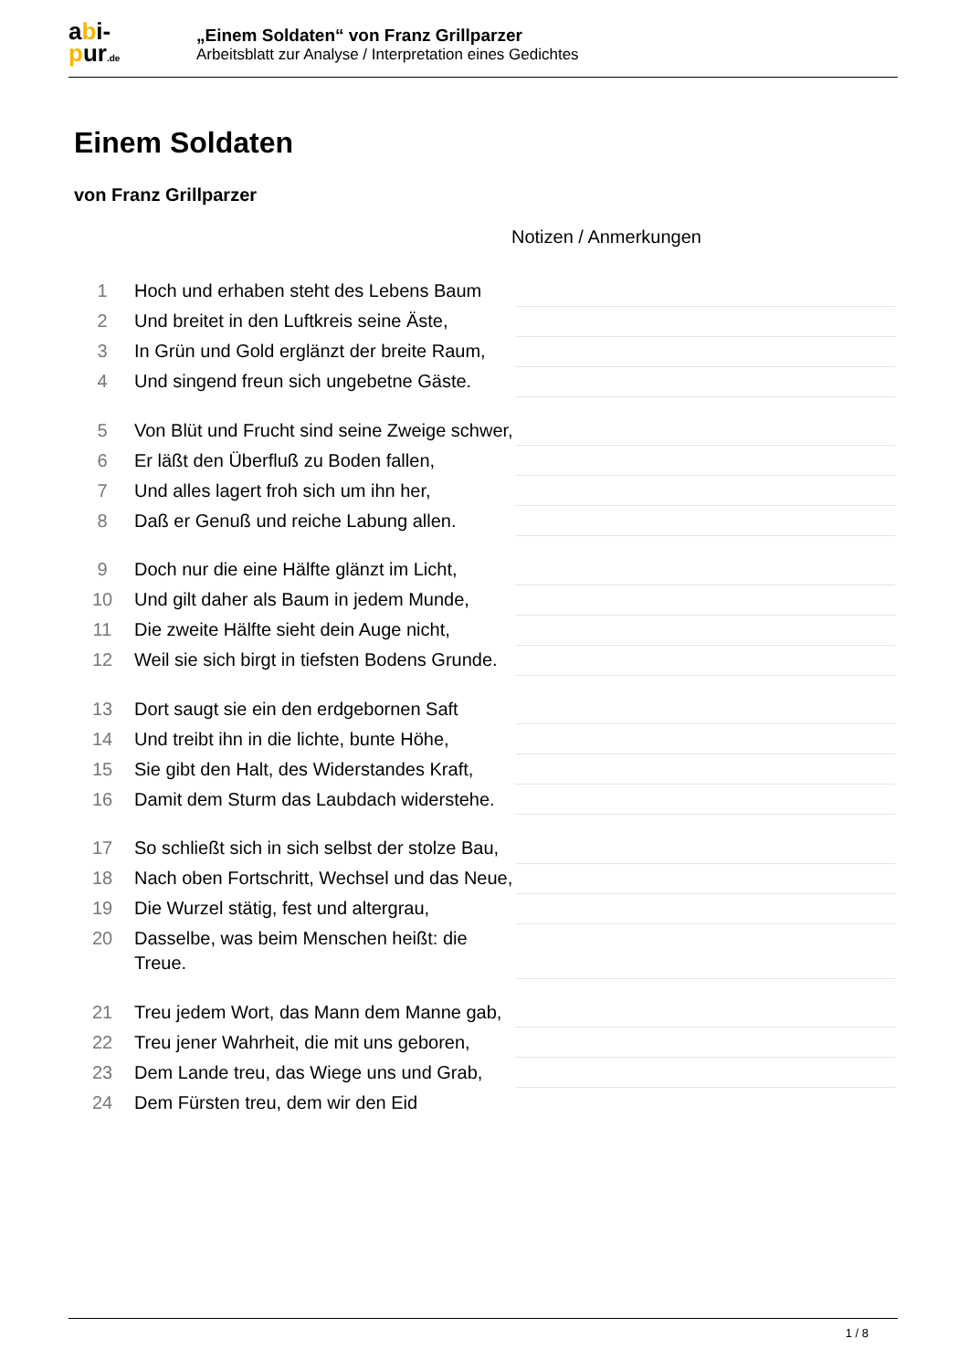abi-
pur.de
„Einem Soldaten“ von Franz Grillparzer
Arbeitsblatt zur Analyse / Interpretation eines Gedichtes
Einem Soldaten
von Franz Grillparzer
Notizen / Anmerkungen
| 1 | Hoch und erhaben steht des Lebens Baum | |
| 2 | Und breitet in den Luftkreis seine Äste, | |
| 3 | In Grün und Gold erglänzt der breite Raum, | |
| 4 | Und singend freun sich ungebetne Gäste. | |
| 5 | Von Blüt und Frucht sind seine Zweige schwer, | |
| 6 | Er läßt den Überfluß zu Boden fallen, | |
| 7 | Und alles lagert froh sich um ihn her, | |
| 8 | Daß er Genuß und reiche Labung allen. | |
| 9 | Doch nur die eine Hälfte glänzt im Licht, | |
| 10 | Und gilt daher als Baum in jedem Munde, | |
| 11 | Die zweite Hälfte sieht dein Auge nicht, | |
| 12 | Weil sie sich birgt in tiefsten Bodens Grunde. | |
| 13 | Dort saugt sie ein den erdgebornen Saft | |
| 14 | Und treibt ihn in die lichte, bunte Höhe, | |
| 15 | Sie gibt den Halt, des Widerstandes Kraft, | |
| 16 | Damit dem Sturm das Laubdach widerstehe. | |
| 17 | So schließt sich in sich selbst der stolze Bau, | |
| 18 | Nach oben Fortschritt, Wechsel und das Neue, | |
| 19 | Die Wurzel stätig, fest und altergrau, | |
| 20 | Dasselbe, was beim Menschen heißt: die Treue. | |
| 21 | Treu jedem Wort, das Mann dem Manne gab, | |
| 22 | Treu jener Wahrheit, die mit uns geboren, | |
| 23 | Dem Lande treu, das Wiege uns und Grab, | |
| 24 | Dem Fürsten treu, dem wir den Eid | |
1 / 8